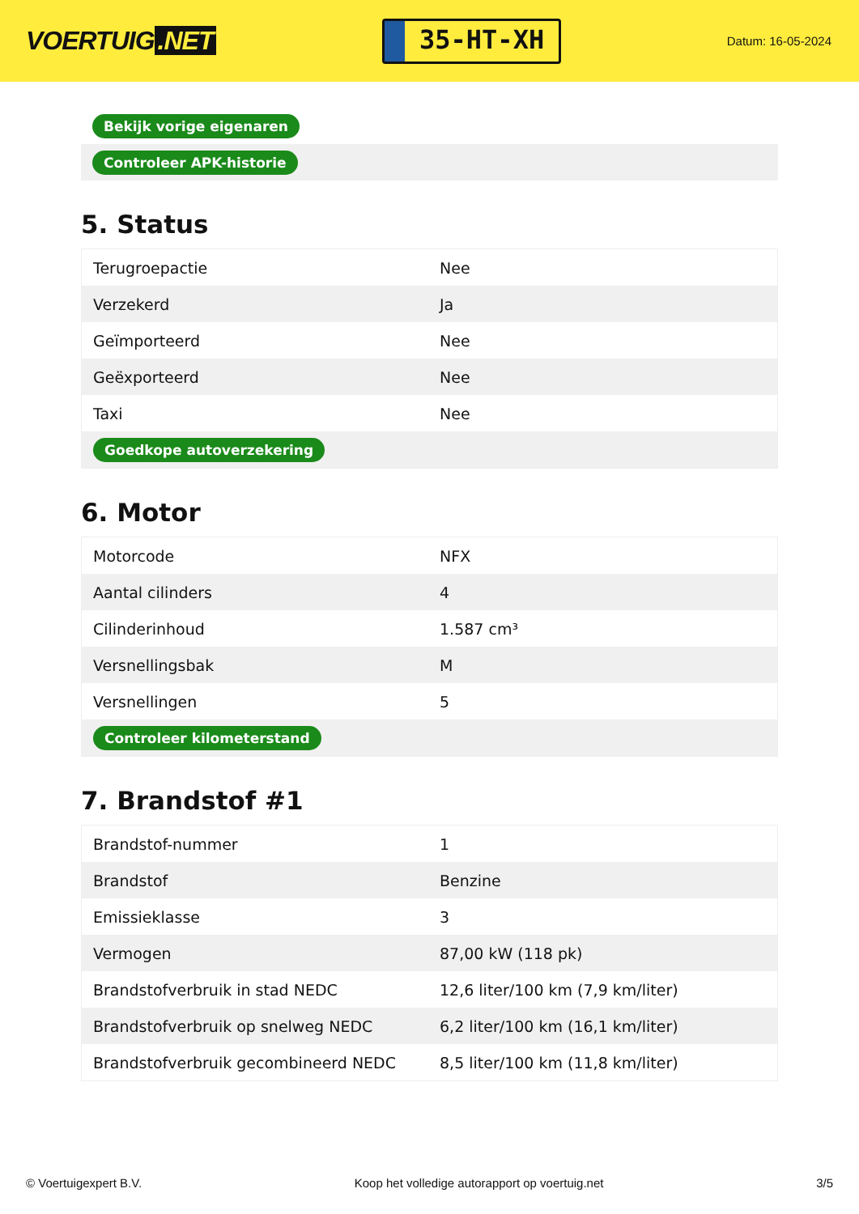VOERTUIG.NET
35-HT-XH
Datum: 16-05-2024
| Bekijk vorige eigenaren |
| Controleer APK-historie |
5. Status
| Terugroepactie | Nee |
| Verzekerd | Ja |
| Geïmporteerd | Nee |
| Geëxporteerd | Nee |
| Taxi | Nee |
| Goedkope autoverzekering | |
6. Motor
| Motorcode | NFX |
| Aantal cilinders | 4 |
| Cilinderinhoud | 1.587 cm³ |
| Versnellingsbak | M |
| Versnellingen | 5 |
| Controleer kilometerstand | |
7. Brandstof #1
| Brandstof-nummer | 1 |
| Brandstof | Benzine |
| Emissieklasse | 3 |
| Vermogen | 87,00 kW (118 pk) |
| Brandstofverbruik in stad NEDC | 12,6 liter/100 km (7,9 km/liter) |
| Brandstofverbruik op snelweg NEDC | 6,2 liter/100 km (16,1 km/liter) |
| Brandstofverbruik gecombineerd NEDC | 8,5 liter/100 km (11,8 km/liter) |
© Voertuigexpert B.V. Koop het volledige autorapport op voertuig.net 3/5